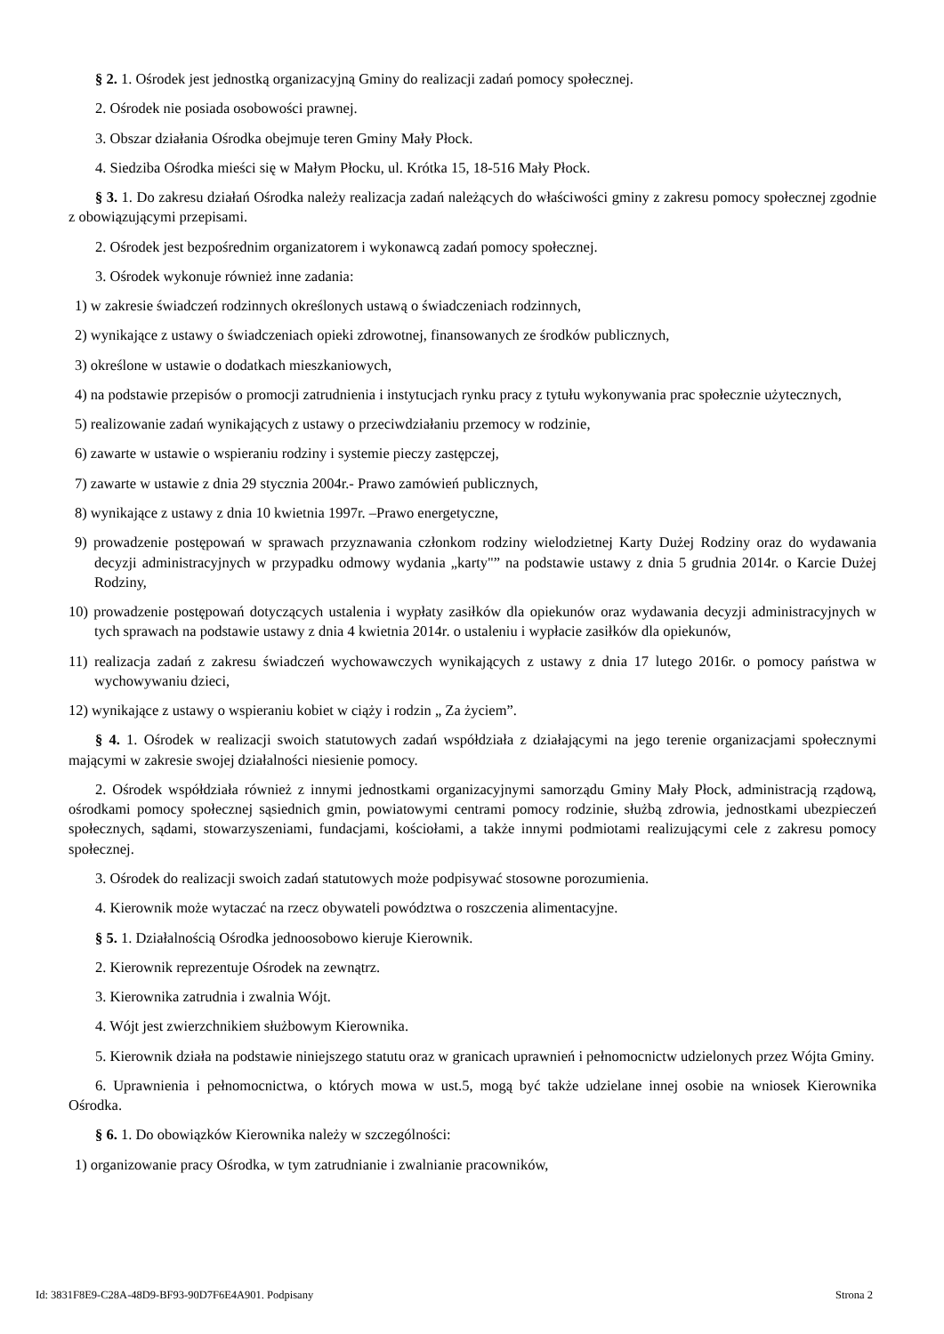§ 2. 1. Ośrodek jest jednostką organizacyjną Gminy do realizacji zadań pomocy społecznej.
2. Ośrodek nie posiada osobowości prawnej.
3. Obszar działania Ośrodka obejmuje teren Gminy Mały Płock.
4. Siedziba Ośrodka mieści się w Małym Płocku, ul. Krótka 15, 18-516 Mały Płock.
§ 3. 1. Do zakresu działań Ośrodka należy realizacja zadań należących do właściwości gminy z zakresu pomocy społecznej zgodnie z obowiązującymi przepisami.
2. Ośrodek jest bezpośrednim organizatorem i wykonawcą zadań pomocy społecznej.
3. Ośrodek wykonuje również inne zadania:
1) w zakresie świadczeń rodzinnych określonych ustawą o świadczeniach rodzinnych,
2) wynikające z ustawy o świadczeniach opieki zdrowotnej, finansowanych ze środków publicznych,
3) określone w ustawie o dodatkach mieszkaniowych,
4) na podstawie przepisów o promocji zatrudnienia i instytucjach rynku pracy z tytułu wykonywania prac społecznie użytecznych,
5) realizowanie zadań wynikających z ustawy o przeciwdziałaniu przemocy w rodzinie,
6) zawarte w ustawie o wspieraniu rodziny i systemie pieczy zastępczej,
7) zawarte w ustawie z dnia 29 stycznia 2004r.- Prawo zamówień publicznych,
8) wynikające z ustawy z dnia 10 kwietnia 1997r. –Prawo energetyczne,
9) prowadzenie postępowań w sprawach przyznawania członkom rodziny wielodzietnej Karty Dużej Rodziny oraz do wydawania decyzji administracyjnych w przypadku odmowy wydania „karty"” na podstawie ustawy z dnia 5 grudnia 2014r. o Karcie Dużej Rodziny,
10) prowadzenie postępowań dotyczących ustalenia i wypłaty zasiłków dla opiekunów oraz wydawania decyzji administracyjnych w tych sprawach na podstawie ustawy z dnia 4 kwietnia 2014r. o ustaleniu i wypłacie zasiłków dla opiekunów,
11) realizacja zadań z zakresu świadczeń wychowawczych wynikających z ustawy z dnia 17 lutego 2016r. o pomocy państwa w wychowywaniu dzieci,
12) wynikające z ustawy o wspieraniu kobiet w ciąży i rodzin „ Za życiem”.
§ 4. 1. Ośrodek w realizacji swoich statutowych zadań współdziała z działającymi na jego terenie organizacjami społecznymi mającymi w zakresie swojej działalności niesienie pomocy.
2. Ośrodek współdziała również z innymi jednostkami organizacyjnymi samorządu Gminy Mały Płock, administracją rządową, ośrodkami pomocy społecznej sąsiednich gmin, powiatowymi centrami pomocy rodzinie, służbą zdrowia, jednostkami ubezpieczeń społecznych, sądami, stowarzyszeniami, fundacjami, kościołami, a także innymi podmiotami realizującymi cele z zakresu pomocy społecznej.
3. Ośrodek do realizacji swoich zadań statutowych może podpisywać stosowne porozumienia.
4. Kierownik może wytaczać na rzecz obywateli powództwa o roszczenia alimentacyjne.
§ 5. 1. Działalnością Ośrodka jednoosobowo kieruje Kierownik.
2. Kierownik reprezentuje Ośrodek na zewnątrz.
3. Kierownika zatrudnia i zwalnia Wójt.
4. Wójt jest zwierzchnikiem służbowym Kierownika.
5. Kierownik działa na podstawie niniejszego statutu oraz w granicach uprawnień i pełnomocnictw udzielonych przez Wójta Gminy.
6. Uprawnienia i pełnomocnictwa, o których mowa w ust.5, mogą być także udzielane innej osobie na wniosek Kierownika Ośrodka.
§ 6. 1. Do obowiązków Kierownika należy w szczególności:
1) organizowanie pracy Ośrodka, w tym zatrudnianie i zwalnianie pracowników,
Id: 3831F8E9-C28A-48D9-BF93-90D7F6E4A901. Podpisany Strona 2